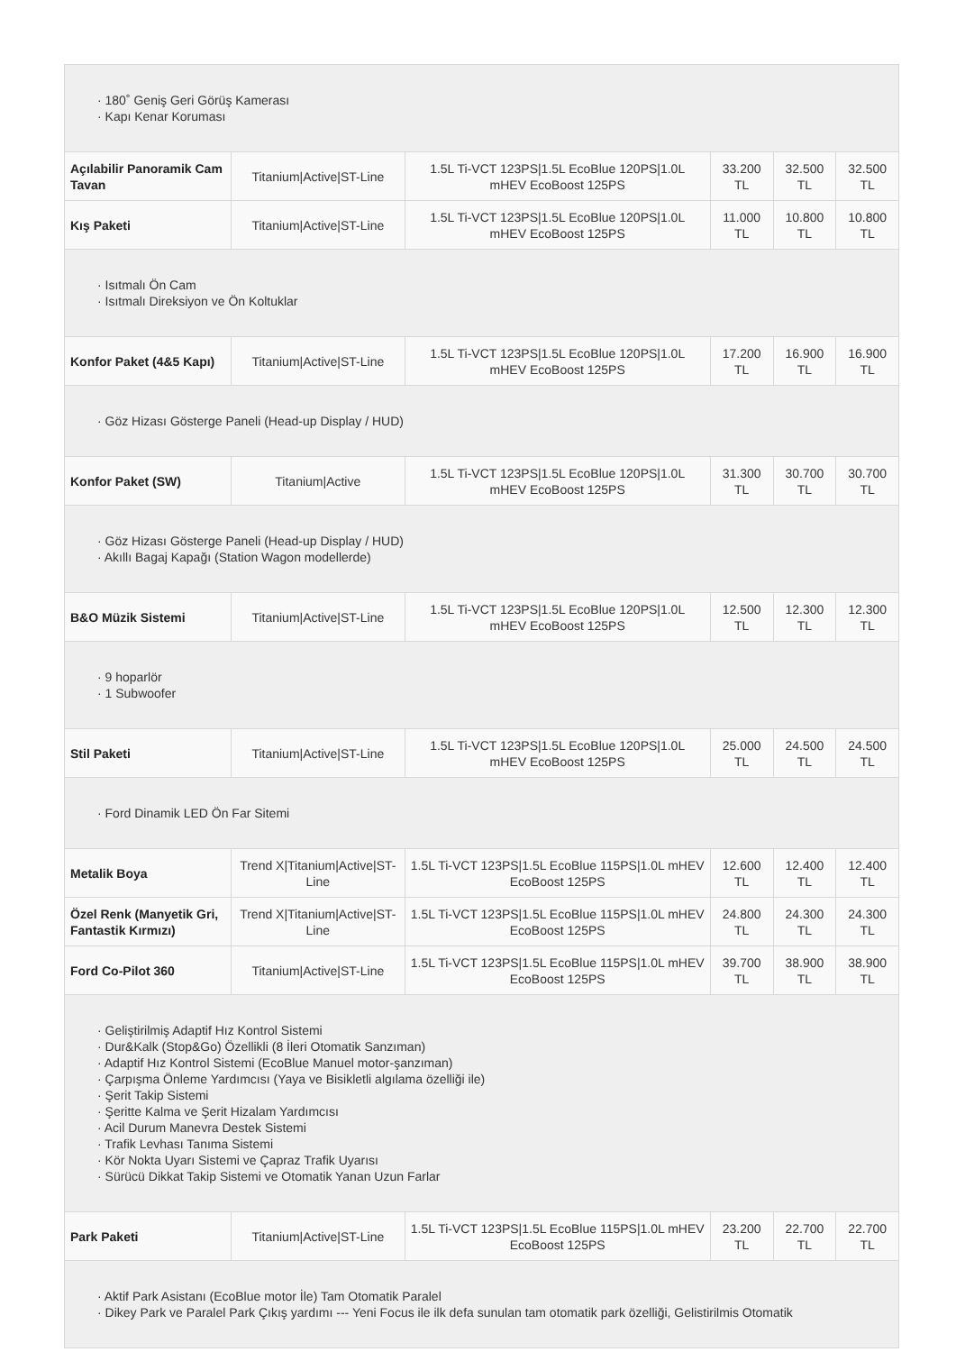| · 180˚ Geniş Geri Görüş Kamerası · Kapı Kenar Koruması | | | | | |
| Açılabilir Panoramik Cam Tavan | Titanium/Active/ST-Line | 1.5L Ti-VCT 123PS/1.5L EcoBlue 120PS/1.0L mHEV EcoBoost 125PS | 33.200 TL | 32.500 TL | 32.500 TL |
| Kış Paketi | Titanium/Active/ST-Line | 1.5L Ti-VCT 123PS/1.5L EcoBlue 120PS/1.0L mHEV EcoBoost 125PS | 11.000 TL | 10.800 TL | 10.800 TL |
| · Isıtmalı Ön Cam · Isıtmalı Direksiyon ve Ön Koltuklar | | | | | |
| Konfor Paket (4&5 Kapı) | Titanium/Active/ST-Line | 1.5L Ti-VCT 123PS/1.5L EcoBlue 120PS/1.0L mHEV EcoBoost 125PS | 17.200 TL | 16.900 TL | 16.900 TL |
| · Göz Hizası Gösterge Paneli (Head-up Display / HUD) | | | | | |
| Konfor Paket (SW) | Titanium/Active | 1.5L Ti-VCT 123PS/1.5L EcoBlue 120PS/1.0L mHEV EcoBoost 125PS | 31.300 TL | 30.700 TL | 30.700 TL |
| · Göz Hizası Gösterge Paneli (Head-up Display / HUD) · Akıllı Bagaj Kapağı (Station Wagon modellerde) | | | | | |
| B&O Müzik Sistemi | Titanium/Active/ST-Line | 1.5L Ti-VCT 123PS/1.5L EcoBlue 120PS/1.0L mHEV EcoBoost 125PS | 12.500 TL | 12.300 TL | 12.300 TL |
| · 9 hoparlör · 1 Subwoofer | | | | | |
| Stil Paketi | Titanium/Active/ST-Line | 1.5L Ti-VCT 123PS/1.5L EcoBlue 120PS/1.0L mHEV EcoBoost 125PS | 25.000 TL | 24.500 TL | 24.500 TL |
| · Ford Dinamik LED Ön Far Sitemi | | | | | |
| Metalik Boya | Trend X/Titanium/Active/ST-Line | 1.5L Ti-VCT 123PS/1.5L EcoBlue 115PS/1.0L mHEV EcoBoost 125PS | 12.600 TL | 12.400 TL | 12.400 TL |
| Özel Renk (Manyetik Gri, Fantastik Kırmızı) | Trend X/Titanium/Active/ST-Line | 1.5L Ti-VCT 123PS/1.5L EcoBlue 115PS/1.0L mHEV EcoBoost 125PS | 24.800 TL | 24.300 TL | 24.300 TL |
| Ford Co-Pilot 360 | Titanium/Active/ST-Line | 1.5L Ti-VCT 123PS/1.5L EcoBlue 115PS/1.0L mHEV EcoBoost 125PS | 39.700 TL | 38.900 TL | 38.900 TL |
| · Geliştirilmiş Adaptif Hız Kontrol Sistemi · Dur&Kalk (Stop&Go) Özellikli (8 İleri Otomatik Sanzıman) · Adaptif Hız Kontrol Sistemi (EcoBlue Manuel motor-şanzıman) · Çarpışma Önleme Yardımcısı (Yaya ve Bisikletli algılama özelliği ile) · Şerit Takip Sistemi · Şeritte Kalma ve Şerit Hizalam Yardımcısı · Acil Durum Manevra Destek Sistemi · Trafik Levhası Tanıma Sistemi · Kör Nokta Uyarı Sistemi ve Çapraz Trafik Uyarısı · Sürücü Dikkat Takip Sistemi ve Otomatik Yanan Uzun Farlar | | | | | |
| Park Paketi | Titanium/Active/ST-Line | 1.5L Ti-VCT 123PS/1.5L EcoBlue 115PS/1.0L mHEV EcoBoost 125PS | 23.200 TL | 22.700 TL | 22.700 TL |
| · Aktif Park Asistanı (EcoBlue motor İle) Tam Otomatik Paralel · Dikey Park ve Paralel Park Çıkış yardımı --- Yeni Focus ile ilk defa sunulan tam otomatik park özelliği, Gelistirilmis Otomatik | | | | | |